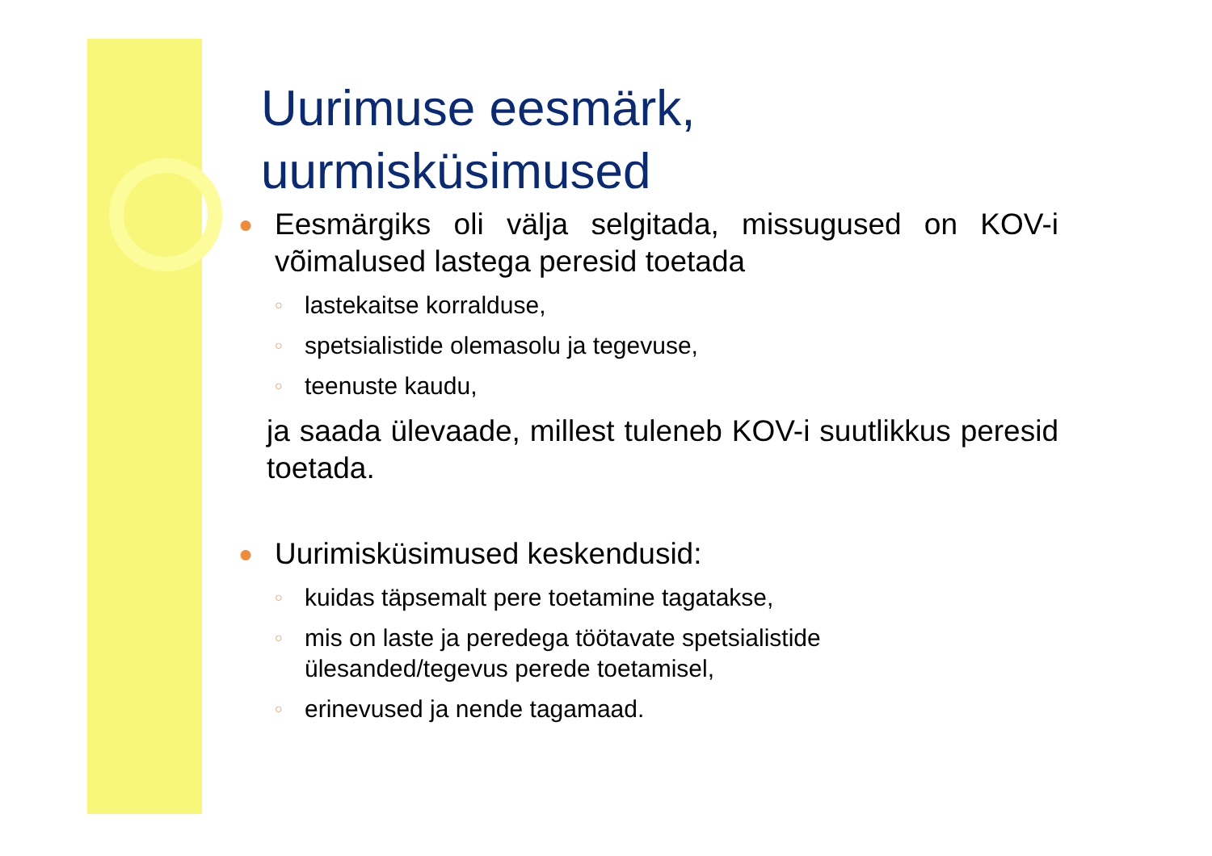Uurimuse eesmärk, uurmisküsimused
● Eesmärgiks oli välja selgitada, missugused on KOV-i võimalused lastega peresid toetada
○ lastekaitse korralduse,
○ spetsialistide olemasolu ja tegevuse,
○ teenuste kaudu,
ja saada ülevaade, millest tuleneb KOV-i suutlikkus peresid toetada.
● Uurimisküsimused keskendusid:
○ kuidas täpsemalt pere toetamine tagatakse,
○ mis on laste ja peredega töötavate spetsialistide
ülesanded/tegevus perede toetamisel,
○ erinevused ja nende tagamaad.